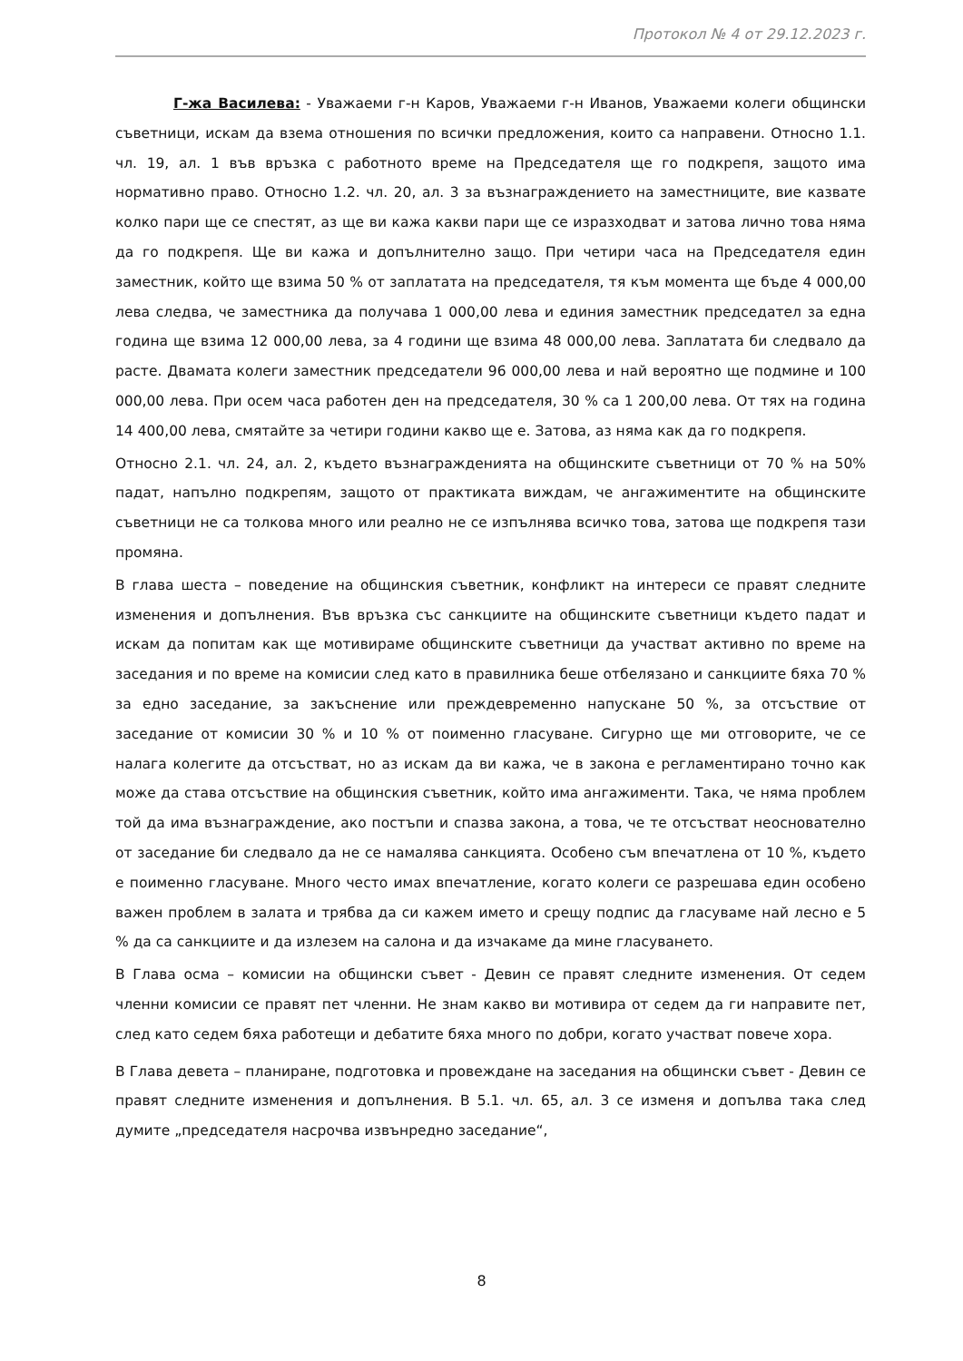Протокол № 4 от 29.12.2023 г.
Г-жа Василева: - Уважаеми г-н Каров, Уважаеми г-н Иванов, Уважаеми колеги общински съветници, искам да взема отношения по всички предложения, които са направени. Относно 1.1. чл. 19, ал. 1 във връзка с работното време на Председателя ще го подкрепя, защото има нормативно право. Относно 1.2. чл. 20, ал. 3 за възнаграждението на заместниците, вие казвате колко пари ще се спестят, аз ще ви кажа какви пари ще се изразходват и затова лично това няма да го подкрепя. Ще ви кажа и допълнително защо. При четири часа на Председателя един заместник, който ще взима 50 % от заплатата на председателя, тя към момента ще бъде 4 000,00 лева следва, че заместника да получава 1 000,00 лева и единия заместник председател за една година ще взима 12 000,00 лева, за 4 години ще взима 48 000,00 лева. Заплатата би следвало да расте. Двамата колеги заместник председатели 96 000,00 лева и най вероятно ще подмине и 100 000,00 лева. При осем часа работен ден на председателя, 30 % са 1 200,00 лева. От тях на година 14 400,00 лева, смятайте за четири години какво ще е. Затова, аз няма как да го подкрепя.
Относно 2.1. чл. 24, ал. 2, където възнагражденията на общинските съветници от 70 % на 50% падат, напълно подкрепям, защото от практиката виждам, че ангажиментите на общинските съветници не са толкова много или реално не се изпълнява всичко това, затова ще подкрепя тази промяна.
В глава шеста – поведение на общинския съветник, конфликт на интереси се правят следните изменения и допълнения. Във връзка със санкциите на общинските съветници където падат и искам да попитам как ще мотивираме общинските съветници да участват активно по време на заседания и по време на комисии след като в правилника беше отбелязано и санкциите бяха 70 % за едно заседание, за закъснение или преждевременно напускане 50 %, за отсъствие от заседание от комисии 30 % и 10 % от поименно гласуване. Сигурно ще ми отговорите, че се налага колегите да отсъстват, но аз искам да ви кажа, че в закона е регламентирано точно как може да става отсъствие на общинския съветник, който има ангажименти. Така, че няма проблем той да има възнаграждение, ако постъпи и спазва закона, а това, че те отсъстват неоснователно от заседание би следвало да не се намалява санкцията. Особено съм впечатлена от 10 %, където е поименно гласуване. Много често имах впечатление, когато колеги се разрешава един особено важен проблем в залата и трябва да си кажем името и срещу подпис да гласуваме най лесно е 5 % да са санкциите и да излезем на салона и да изчакаме да мине гласуването.
В Глава осма – комисии на общински съвет - Девин се правят следните изменения. От седем членни комисии се правят пет членни. Не знам какво ви мотивира от седем да ги направите пет, след като седем бяха работещи и дебатите бяха много по добри, когато участват повече хора.
В Глава девета – планиране, подготовка и провеждане на заседания на общински съвет - Девин се правят следните изменения и допълнения. В 5.1. чл. 65, ал. 3 се изменя и допълва така след думите „председателя насрочва извънредно заседание“,
8